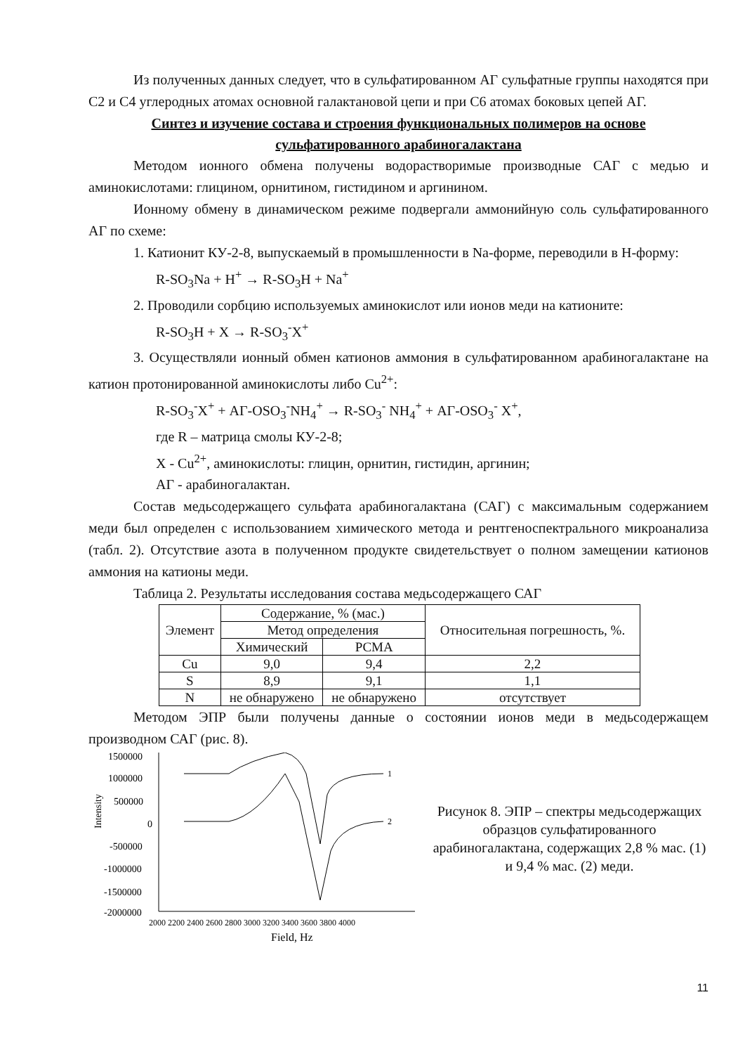Из полученных данных следует, что в сульфатированном АГ сульфатные группы находятся при С2 и С4 углеродных атомах основной галактановой цепи и при С6 атомах боковых цепей АГ.
Синтез и изучение состава и строения функциональных полимеров на основе сульфатированного арабиногалактана
Методом ионного обмена получены водорастворимые производные САГ с медью и аминокислотами: глицином, орнитином, гистидином и аргинином.
Ионному обмену в динамическом режиме подвергали аммонийную соль сульфатированного АГ по схеме:
1. Катионит КУ-2-8, выпускаемый в промышленности в Na-форме, переводили в Н-форму:
R-SO<sub>3</sub>Na + H<sup>+</sup> → R-SO<sub>3</sub>H + Na<sup>+</sup>
2. Проводили сорбцию используемых аминокислот или ионов меди на катионите:
R-SO<sub>3</sub>H + X → R-SO<sub>3</sub><sup>-</sup>X<sup>+</sup>
3. Осуществляли ионный обмен катионов аммония в сульфатированном арабиногалактане на катион протонированной аминокислоты либо Cu<sup>2+</sup>:
R-SO<sub>3</sub><sup>-</sup>X<sup>+</sup> + АГ-OSO<sub>3</sub><sup>-</sup>NH<sub>4</sub><sup>+</sup> → R-SO<sub>3</sub><sup>-</sup> NH<sub>4</sub><sup>+</sup> + АГ-OSO<sub>3</sub><sup>-</sup> X<sup>+</sup>,
где R – матрица смолы КУ-2-8;
X - Cu<sup>2+</sup>, аминокислоты: глицин, орнитин, гистидин, аргинин;
АГ - арабиногалактан.
Состав медьсодержащего сульфата арабиногалактана (САГ) с максимальным содержанием меди был определен с использованием химического метода и рентгеноспектрального микроанализа (табл. 2). Отсутствие азота в полученном продукте свидетельствует о полном замещении катионов аммония на катионы меди.
Таблица 2. Результаты исследования состава медьсодержащего САГ
| Элемент | Содержание, % (мас.) | | Относительная погрешность, %. |
| --- | --- | --- | --- |
| | Метод определения | | |
| | Химический | РСМА | |
| Cu | 9,0 | 9,4 | 2,2 |
| S | 8,9 | 9,1 | 1,1 |
| N | не обнаружено | не обнаружено | отсутствует |
Методом ЭПР были получены данные о состоянии ионов меди в медьсодержащем производном САГ (рис. 8).
Intensity
1500000
1000000
500000
0
-500000
-1000000
-1500000
-2000000
2000 2200 2400 2600 2800 3000 3200 3400 3600 3800 4000
Field, Hz
1
2
Рисунок 8. ЭПР – спектры медьсодержащих образцов сульфатированного арабиногалактана, содержащих 2,8 % мас. (1) и 9,4 % мас. (2) меди.
11